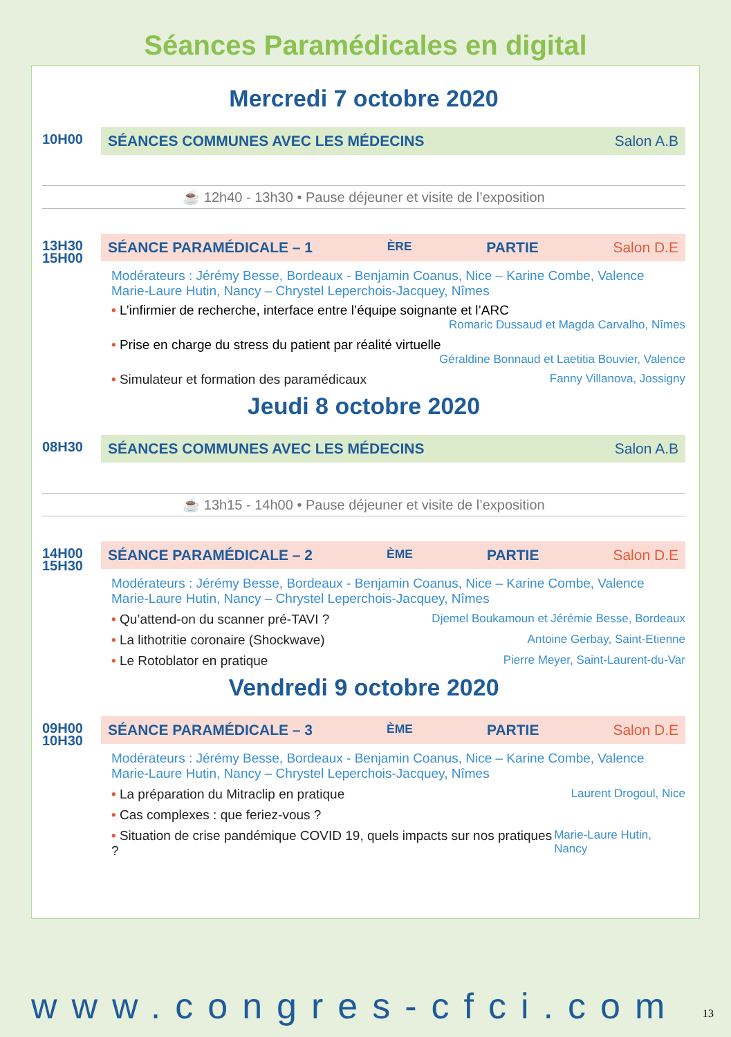Séances Paramédicales en digital
Mercredi 7 octobre 2020
10H00
SÉANCES COMMUNES AVEC LES MÉDECINS Salon A.B
☕ 12h40 - 13h30 • Pause déjeuner et visite de l’exposition
13H30
15H00
SÉANCE PARAMÉDICALE – 1<sup>ÈRE</sup> PARTIE Salon D.E
Modérateurs : Jérémy Besse, Bordeaux - Benjamin Coanus, Nice – Karine Combe, Valence
Marie-Laure Hutin, Nancy – Chrystel Leperchois-Jacquey, Nîmes
• L’infirmier de recherche, interface entre l’équipe soignante et l’ARC
Romaric Dussaud et Magda Carvalho, Nîmes
• Prise en charge du stress du patient par réalité virtuelle
Géraldine Bonnaud et Laetitia Bouvier, Valence
• Simulateur et formation des paramédicaux
Fanny Villanova, Jossigny
Jeudi 8 octobre 2020
08H30
SÉANCES COMMUNES AVEC LES MÉDECINS Salon A.B
☕ 13h15 - 14h00 • Pause déjeuner et visite de l’exposition
14H00
15H30
SÉANCE PARAMÉDICALE – 2<sup>ÈME</sup> PARTIE Salon D.E
Modérateurs : Jérémy Besse, Bordeaux - Benjamin Coanus, Nice – Karine Combe, Valence
Marie-Laure Hutin, Nancy – Chrystel Leperchois-Jacquey, Nîmes
• Qu’attend-on du scanner pré-TAVI ?
Djemel Boukamoun et Jérémie Besse, Bordeaux
• La lithotritie coronaire (Shockwave)
Antoine Gerbay, Saint-Etienne
• Le Rotoblator en pratique Pierre Meyer, Saint-Laurent-du-Var
Vendredi 9 octobre 2020
09H00
10H30
SÉANCE PARAMÉDICALE – 3<sup>ÈME</sup> PARTIE Salon D.E
Modérateurs : Jérémy Besse, Bordeaux - Benjamin Coanus, Nice – Karine Combe, Valence
Marie-Laure Hutin, Nancy – Chrystel Leperchois-Jacquey, Nîmes
• La préparation du Mitraclip en pratique
Laurent Drogoul, Nice
• Cas complexes : que feriez-vous ?
• Situation de crise pandémique COVID 19, quels impacts sur nos pratiques ?
Marie-Laure Hutin, Nancy
www.congres-cfci.com 13